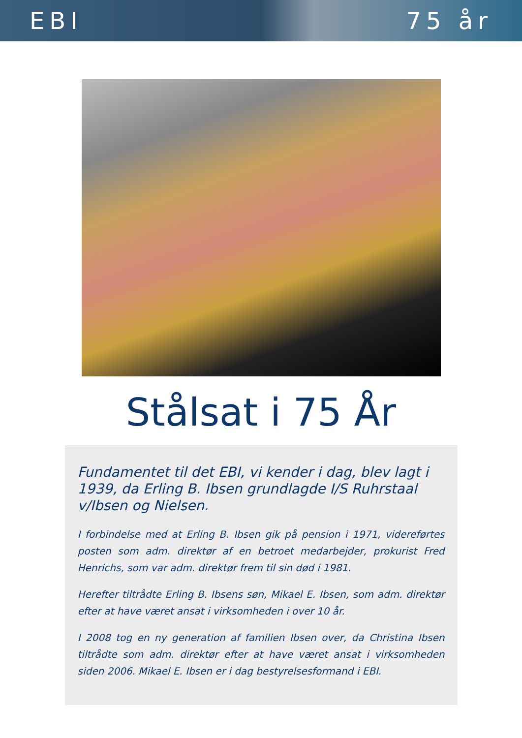EBI 75 år
Stålsat i 75 År
Fundamentet til det EBI, vi kender i dag, blev lagt i 1939, da Erling B. Ibsen grundlagde I/S Ruhrstaal v/Ibsen og Nielsen.
I forbindelse med at Erling B. Ibsen gik på pension i 1971, videreførtes posten som adm. direktør af en betroet medarbejder, prokurist Fred Henrichs, som var adm. direktør frem til sin død i 1981.
Herefter tiltrådte Erling B. Ibsens søn, Mikael E. Ibsen, som adm. direktør efter at have været ansat i virksomheden i over 10 år.
I 2008 tog en ny generation af familien Ibsen over, da Christina Ibsen tiltrådte som adm. direktør efter at have været ansat i virksomheden siden 2006. Mikael E. Ibsen er i dag bestyrelsesformand i EBI.